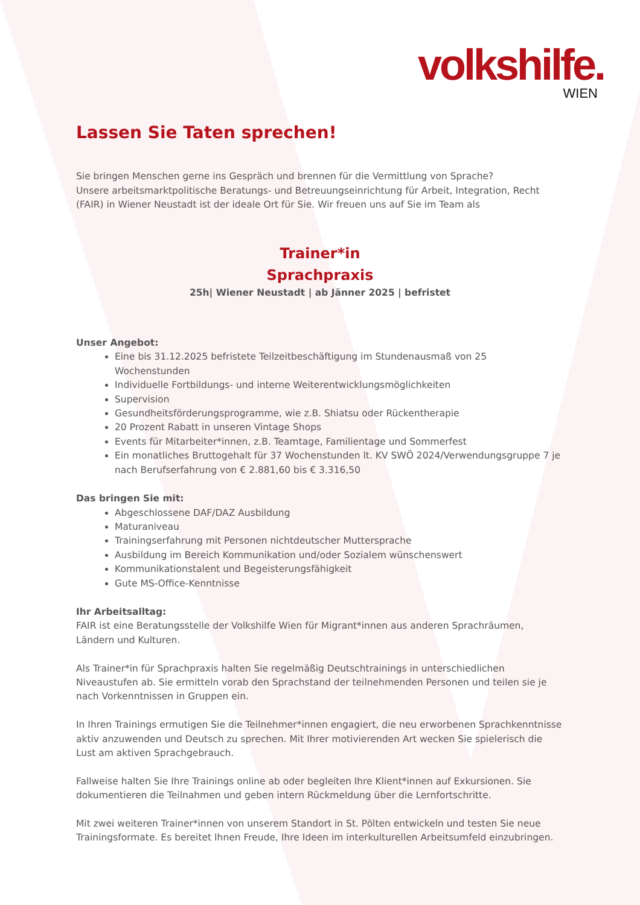volkshilfe.
WIEN
Lassen Sie Taten sprechen!
Sie bringen Menschen gerne ins Gespräch und brennen für die Vermittlung von Sprache?
Unsere arbeitsmarktpolitische Beratungs- und Betreuungseinrichtung für Arbeit, Integration, Recht (FAIR) in Wiener Neustadt ist der ideale Ort für Sie. Wir freuen uns auf Sie im Team als
Trainer*in
Sprachpraxis
25h| Wiener Neustadt | ab Jänner 2025 | befristet
Unser Angebot:
Eine bis 31.12.2025 befristete Teilzeitbeschäftigung im Stundenausmaß von 25 Wochenstunden
Individuelle Fortbildungs- und interne Weiterentwicklungsmöglichkeiten
Supervision
Gesundheitsförderungsprogramme, wie z.B. Shiatsu oder Rückentherapie
20 Prozent Rabatt in unseren Vintage Shops
Events für Mitarbeiter*innen, z.B. Teamtage, Familientage und Sommerfest
Ein monatliches Bruttogehalt für 37 Wochenstunden lt. KV SWÖ 2024/Verwendungsgruppe 7 je nach Berufserfahrung von € 2.881,60 bis € 3.316,50
Das bringen Sie mit:
Abgeschlossene DAF/DAZ Ausbildung
Maturaniveau
Trainingserfahrung mit Personen nichtdeutscher Muttersprache
Ausbildung im Bereich Kommunikation und/oder Sozialem wünschenswert
Kommunikationstalent und Begeisterungsfähigkeit
Gute MS-Office-Kenntnisse
Ihr Arbeitsalltag:
FAIR ist eine Beratungsstelle der Volkshilfe Wien für Migrant*innen aus anderen Sprachräumen, Ländern und Kulturen.
Als Trainer*in für Sprachpraxis halten Sie regelmäßig Deutschtrainings in unterschiedlichen Niveaustufen ab. Sie ermitteln vorab den Sprachstand der teilnehmenden Personen und teilen sie je nach Vorkenntnissen in Gruppen ein.
In Ihren Trainings ermutigen Sie die Teilnehmer*innen engagiert, die neu erworbenen Sprachkenntnisse aktiv anzuwenden und Deutsch zu sprechen. Mit Ihrer motivierenden Art wecken Sie spielerisch die Lust am aktiven Sprachgebrauch.
Fallweise halten Sie Ihre Trainings online ab oder begleiten Ihre Klient*innen auf Exkursionen. Sie dokumentieren die Teilnahmen und geben intern Rückmeldung über die Lernfortschritte.
Mit zwei weiteren Trainer*innen von unserem Standort in St. Pölten entwickeln und testen Sie neue Trainingsformate. Es bereitet Ihnen Freude, Ihre Ideen im interkulturellen Arbeitsumfeld einzubringen.